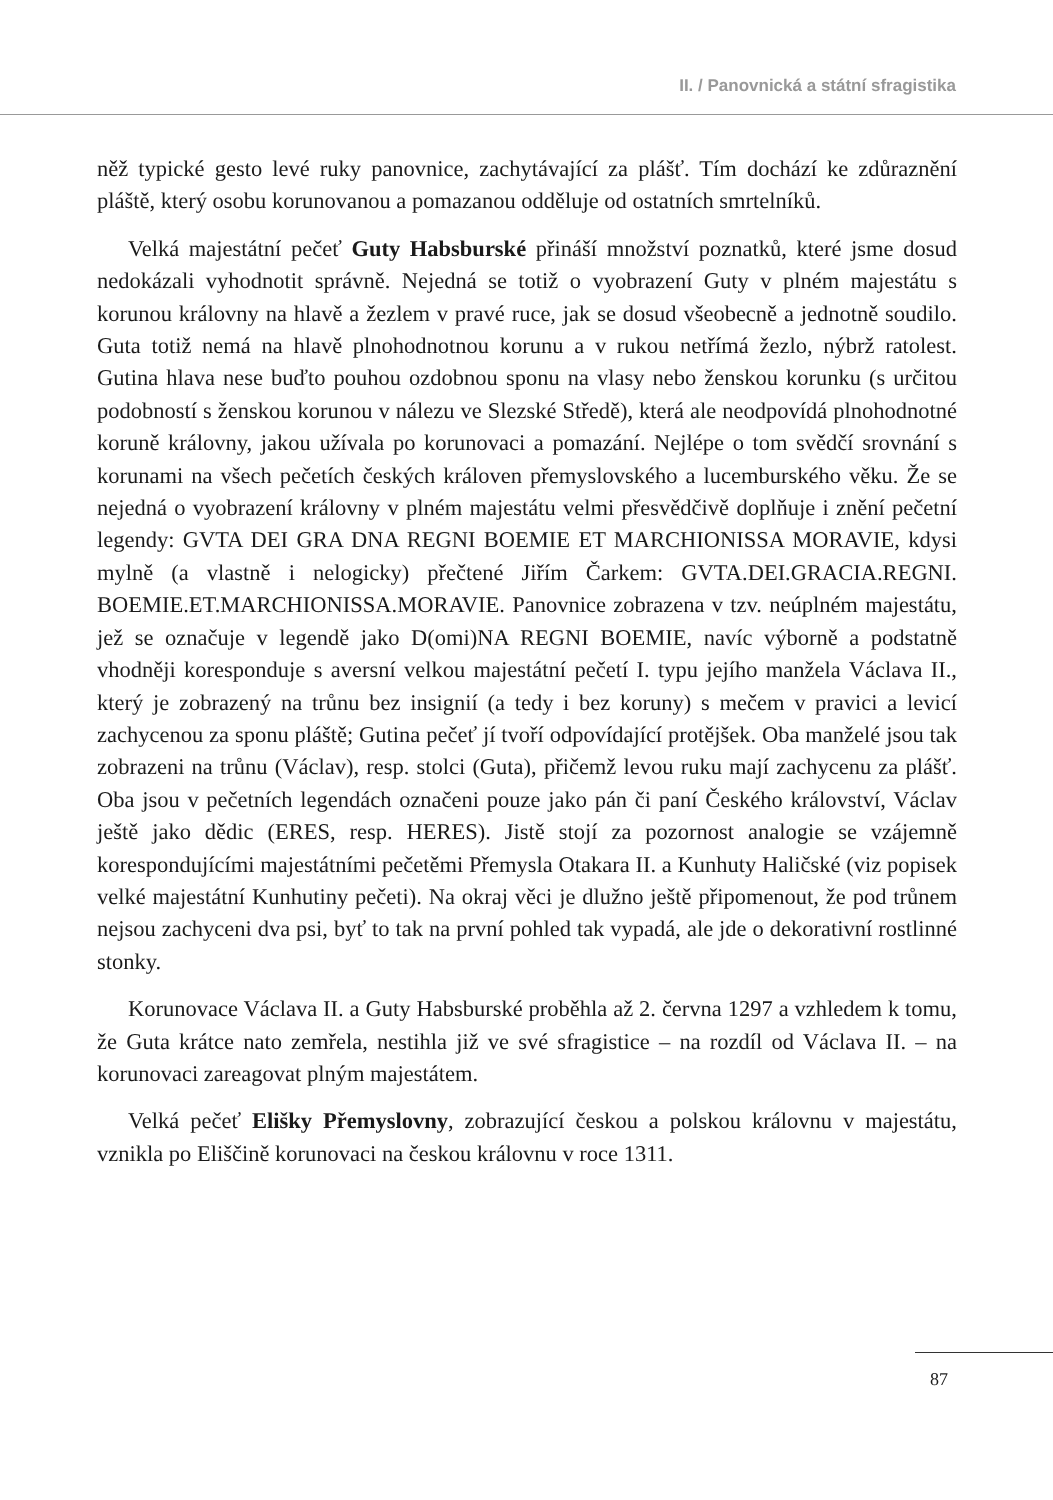II. / Panovnická a státní sfragistika
něž typické gesto levé ruky panovnice, zachytávající za plášť. Tím dochází ke zdůraznění pláště, který osobu korunovanou a pomazanou odděluje od ostatních smrtelníků.
Velká majestátní pečeť Guty Habsburské přináší množství poznatků, které jsme dosud nedokázali vyhodnotit správně. Nejedná se totiž o vyobrazení Guty v plném majestátu s korunou královny na hlavě a žezlem v pravé ruce, jak se dosud všeobecně a jednotně soudilo. Guta totiž nemá na hlavě plnohodnotnou korunu a v rukou netřímá žezlo, nýbrž ratolest. Gutina hlava nese buďto pouhou ozdobnou sponu na vlasy nebo ženskou korunku (s určitou podobností s ženskou korunou v nálezu ve Slezské Středě), která ale neodpovídá plnohodnotné koruně královny, jakou užívala po korunovaci a pomazání. Nejlépe o tom svědčí srovnání s korunami na všech pečetích českých královen přemyslovského a lucemburského věku. Že se nejedná o vyobrazení královny v plném majestátu velmi přesvědčivě doplňuje i znění pečetní legendy: GVTA DEI GRA DNA REGNI BOEMIE ET MARCHIONISSA MORAVIE, kdysi mylně (a vlastně i nelogicky) přečtené Jiřím Čarkem: GVTA.DEI.GRACIA.REGNI. BOEMIE.ET.MARCHIONISSA.MORAVIE. Panovnice zobrazena v tzv. neúplném majestátu, jež se označuje v legendě jako D(omi)NA REGNI BOEMIE, navíc výborně a podstatně vhodněji koresponduje s aversní velkou majestátní pečetí I. typu jejího manžela Václava II., který je zobrazený na trůnu bez insignií (a tedy i bez koruny) s mečem v pravici a levicí zachycenou za sponu pláště; Gutina pečeť jí tvoří odpovídající protějšek. Oba manželé jsou tak zobrazeni na trůnu (Václav), resp. stolci (Guta), přičemž levou ruku mají zachycenu za plášť. Oba jsou v pečetních legendách označeni pouze jako pán či paní Českého království, Václav ještě jako dědic (ERES, resp. HERES). Jistě stojí za pozornost analogie se vzájemně korespondujícími majestátními pečetěmi Přemysla Otakara II. a Kunhuty Haličské (viz popisek velké majestátní Kunhutiny pečeti). Na okraj věci je dlužno ještě připomenout, že pod trůnem nejsou zachyceni dva psi, byť to tak na první pohled tak vypadá, ale jde o dekorativní rostlinné stonky.
Korunovace Václava II. a Guty Habsburské proběhla až 2. června 1297 a vzhledem k tomu, že Guta krátce nato zemřela, nestihla již ve své sfragistice – na rozdíl od Václava II. – na korunovaci zareagovat plným majestátem.
Velká pečeť Elišky Přemyslovny, zobrazující českou a polskou královnu v majestátu, vznikla po Eliščině korunovaci na českou královnu v roce 1311.
87